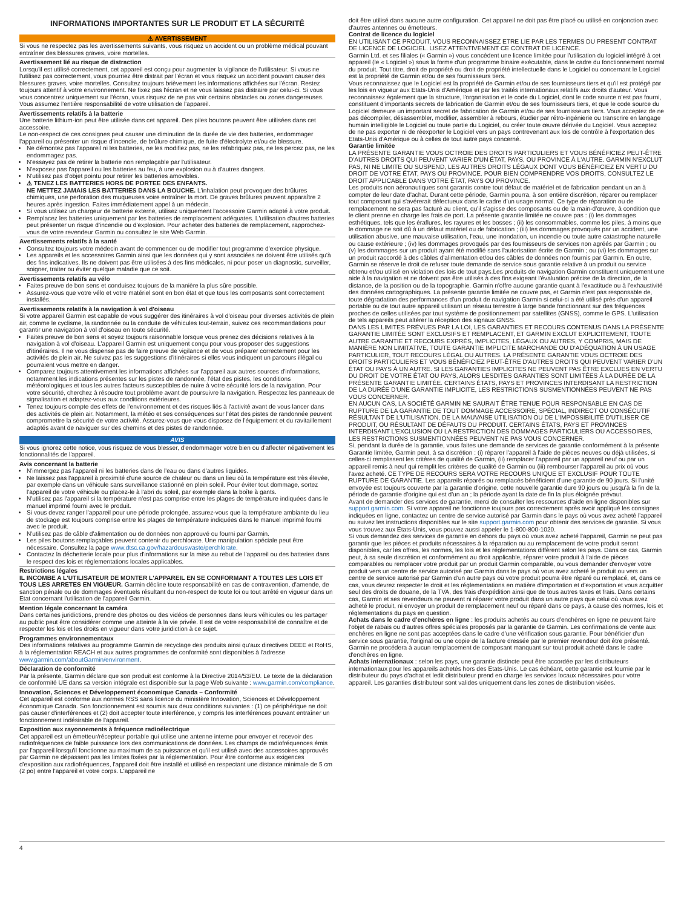INFORMATIONS IMPORTANTES SUR LE PRODUIT ET LA SÉCURITÉ
⚠ AVERTISSEMENT
Si vous ne respectez pas les avertissements suivants, vous risquez un accident ou un problème médical pouvant entraîner des blessures graves, voire mortelles.
Avertissement lié au risque de distraction
Lorsqu'il est utilisé correctement, cet appareil est conçu pour augmenter la vigilance de l'utilisateur. Si vous ne l'utilisez pas correctement, vous pourriez être distrait par l'écran et vous risquez un accident pouvant causer des blessures graves, voire mortelles. Consultez toujours brièvement les informations affichées sur l'écran. Restez toujours attentif à votre environnement. Ne fixez pas l'écran et ne vous laissez pas distraire par celui-ci. Si vous vous concentrez uniquement sur l'écran, vous risquez de ne pas voir certains obstacles ou zones dangereuses. Vous assumez l'entière responsabilité de votre utilisation de l'appareil.
Avertissements relatifs à la batterie
Une batterie lithium-ion peut être utilisée dans cet appareil. Des piles boutons peuvent être utilisées dans cet accessoire.
Le non-respect de ces consignes peut causer une diminution de la durée de vie des batteries, endommager l'appareil ou présenter un risque d'incendie, de brûlure chimique, de fuite d'électrolyte et/ou de blessure.
Ne démontez pas l'appareil ni les batteries, ne les modifiez pas, ne les refabriquez pas, ne les percez pas, ne les endommagez pas.
N'essayez pas de retirer la batterie non remplaçable par l'utilisateur.
N'exposez pas l'appareil ou les batteries au feu, à une explosion ou à d'autres dangers.
N'utilisez pas d'objet pointu pour retirer les batteries amovibles.
⚠ TENEZ LES BATTERIES HORS DE PORTEE DES ENFANTS.
NE METTEZ JAMAIS LES BATTERIES DANS LA BOUCHE. L'inhalation peut provoquer des brûlures chimiques, une perforation des muqueuses voire entraîner la mort. De graves brûlures peuvent apparaître 2 heures après ingestion. Faites immédiatement appel à un médecin.
Si vous utilisez un chargeur de batterie externe, utilisez uniquement l'accessoire Garmin adapté à votre produit.
Remplacez les batteries uniquement par les batteries de remplacement adéquates. L'utilisation d'autres batteries peut présenter un risque d'incendie ou d'explosion. Pour acheter des batteries de remplacement, rapprochez-vous de votre revendeur Garmin ou consultez le site Web Garmin.
Avertissements relatifs à la santé
Consultez toujours votre médecin avant de commencer ou de modifier tout programme d'exercice physique.
Les appareils et les accessoires Garmin ainsi que les données qui y sont associées ne doivent être utilisés qu'à des fins indicatives. Ils ne doivent pas être utilisées à des fins médicales, ni pour poser un diagnostic, surveiller, soigner, traiter ou éviter quelque maladie que ce soit.
Avertissements relatifs au vélo
Faites preuve de bon sens et conduisez toujours de la manière la plus sûre possible.
Assurez-vous que votre vélo et votre matériel sont en bon état et que tous les composants sont correctement installés.
Avertissements relatifs à la navigation à vol d'oiseau
Si votre appareil Garmin est capable de vous suggérer des itinéraires à vol d'oiseau pour diverses activités de plein air, comme le cyclisme, la randonnée ou la conduite de véhicules tout-terrain, suivez ces recommandations pour garantir une navigation à vol d'oiseau en toute sécurité.
Faites preuve de bon sens et soyez toujours raisonnable lorsque vous prenez des décisions relatives à la navigation à vol d'oiseau. L'appareil Garmin est uniquement conçu pour vous proposer des suggestions d'itinéraires. Il ne vous dispense pas de faire preuve de vigilance et de vous préparer correctement pour les activités de plein air. Ne suivez pas les suggestions d'itinéraires si elles vous indiquent un parcours illégal ou pourraient vous mettre en danger.
Comparez toujours attentivement les informations affichées sur l'appareil aux autres sources d'informations, notamment les indications présentes sur les pistes de randonnée, l'état des pistes, les conditions météorologiques et tous les autres facteurs susceptibles de nuire à votre sécurité lors de la navigation. Pour votre sécurité, cherchez à résoudre tout problème avant de poursuivre la navigation. Respectez les panneaux de signalisation et adaptez-vous aux conditions extérieures.
Tenez toujours compte des effets de l'environnement et des risques liés à l'activité avant de vous lancer dans des activités de plein air. Notamment, la météo et ses conséquences sur l'état des pistes de randonnée peuvent compromettre la sécurité de votre activité. Assurez-vous que vous disposez de l'équipement et du ravitaillement adaptés avant de naviguer sur des chemins et des pistes de randonnée.
AVIS
Si vous ignorez cette notice, vous risquez de vous blesser, d'endommager votre bien ou d'affecter négativement les fonctionnalités de l'appareil.
Avis concernant la batterie
N'immergez pas l'appareil ni les batteries dans de l'eau ou dans d'autres liquides.
Ne laissez pas l'appareil à proximité d'une source de chaleur ou dans un lieu où la température est très élevée, par exemple dans un véhicule sans surveillance stationné en plein soleil. Pour éviter tout dommage, sortez l'appareil de votre véhicule ou placez-le à l'abri du soleil, par exemple dans la boîte à gants.
N'utilisez pas l'appareil si la température n'est pas comprise entre les plages de température indiquées dans le manuel imprimé fourni avec le produit.
Si vous devez ranger l'appareil pour une période prolongée, assurez-vous que la température ambiante du lieu de stockage est toujours comprise entre les plages de température indiquées dans le manuel imprimé fourni avec le produit.
N'utilisez pas de câble d'alimentation ou de données non approuvé ou fourni par Garmin.
Les piles boutons remplaçables peuvent contenir du perchlorate. Une manipulation spéciale peut être nécessaire. Consultez la page www.dtsc.ca.gov/hazardouswaste/perchlorate.
Contactez la déchetterie locale pour plus d'informations sur la mise au rebut de l'appareil ou des batteries dans le respect des lois et réglementations locales applicables.
Restrictions légales
IL INCOMBE A L'UTILISATEUR DE MONTER L'APPAREIL EN SE CONFORMANT A TOUTES LES LOIS ET TOUS LES ARRETES EN VIGUEUR. Garmin décline toute responsabilité en cas de contravention, d'amende, de sanction pénale ou de dommages éventuels résultant du non-respect de toute loi ou tout arrêté en vigueur dans un Etat concernant l'utilisation de l'appareil Garmin.
Mention légale concernant la caméra
Dans certaines juridictions, prendre des photos ou des vidéos de personnes dans leurs véhicules ou les partager au public peut être considérer comme une atteinte à la vie privée. Il est de votre responsabilité de connaître et de respecter les lois et les droits en vigueur dans votre juridiction à ce sujet.
Programmes environnementaux
Des informations relatives au programme Garmin de recyclage des produits ainsi qu'aux directives DEEE et RoHS, à la réglementation REACH et aux autres programmes de conformité sont disponibles à l'adresse www.garmin.com/aboutGarmin/environment.
Déclaration de conformité
Par la présente, Garmin déclare que son produit est conforme à la Directive 2014/53/EU. Le texte de la déclaration de conformité UE dans sa version intégrale est disponible sur la page Web suivante : www.garmin.com/compliance.
Innovation, Sciences et Développement économique Canada – Conformité
Cet appareil est conforme aux normes RSS sans licence du ministère Innovation, Sciences et Développement économique Canada. Son fonctionnement est soumis aux deux conditions suivantes : (1) ce périphérique ne doit pas causer d'interférences et (2) doit accepter toute interférence, y compris les interférences pouvant entraîner un fonctionnement indésirable de l'appareil.
Exposition aux rayonnements à fréquence radioélectrique
Cet appareil est un émetteur/récepteur portable qui utilise une antenne interne pour envoyer et recevoir des radiofréquences de faible puissance lors des communications de données. Les champs de radiofréquences émis par l'appareil lorsqu'il fonctionne au maximum de sa puissance et qu'il est utilisé avec des accessoires approuvés par Garmin ne dépassent pas les limites fixées par la réglementation. Pour être conforme aux exigences d'exposition aux radiofréquences, l'appareil doit être installé et utilisé en respectant une distance minimale de 5 cm (2 po) entre l'appareil et votre corps. L'appareil ne
doit être utilisé dans aucune autre configuration. Cet appareil ne doit pas être placé ou utilisé en conjonction avec d'autres antennes ou émetteurs.
Contrat de licence du logiciel
EN UTILISANT CE PRODUIT, VOUS RECONNAISSEZ ETRE LIE PAR LES TERMES DU PRESENT CONTRAT DE LICENCE DE LOGICIEL. LISEZ ATTENTIVEMENT CE CONTRAT DE LICENCE.
Garmin Ltd. et ses filiales (« Garmin ») vous concèdent une licence limitée pour l'utilisation du logiciel intégré à cet appareil (le « Logiciel ») sous la forme d'un programme binaire exécutable, dans le cadre du fonctionnement normal du produit. Tout titre, droit de propriété ou droit de propriété intellectuelle dans le Logiciel ou concernant le Logiciel est la propriété de Garmin et/ou de ses fournisseurs tiers.
Vous reconnaissez que le Logiciel est la propriété de Garmin et/ou de ses fournisseurs tiers et qu'il est protégé par les lois en vigueur aux Etats-Unis d'Amérique et par les traités internationaux relatifs aux droits d'auteur. Vous reconnaissez également que la structure, l'organisation et le code du Logiciel, dont le code source n'est pas fourni, constituent d'importants secrets de fabrication de Garmin et/ou de ses fournisseurs tiers, et que le code source du Logiciel demeure un important secret de fabrication de Garmin et/ou de ses fournisseurs tiers. Vous acceptez de ne pas décompiler, désassembler, modifier, assembler à rebours, étudier par rétro-ingénierie ou transcrire en langage humain intelligible le Logiciel ou toute partie du Logiciel, ou créer toute œuvre dérivée du Logiciel. Vous acceptez de ne pas exporter ni de réexporter le Logiciel vers un pays contrevenant aux lois de contrôle à l'exportation des Etats-Unis d'Amérique ou à celles de tout autre pays concerné.
Garantie limitée
LA PRÉSENTE GARANTIE VOUS OCTROIE DES DROITS PARTICULIERS ET VOUS BÉNÉFICIEZ PEUT-ÊTRE D'AUTRES DROITS QUI PEUVENT VARIER D'UN ÉTAT, PAYS, OU PROVINCE À L'AUTRE. GARMIN N'EXCLUT PAS, NI NE LIMITE OU SUSPEND, LES AUTRES DROITS LÉGAUX DONT VOUS BÉNÉFICIEZ EN VERTU DU DROIT DE VOTRE ÉTAT, PAYS OU PROVINCE. POUR BIEN COMPRENDRE VOS DROITS, CONSULTEZ LE DROIT APPLICABLE DANS VOTRE ÉTAT, PAYS OU PROVINCE.
Les produits non aéronautiques sont garantis contre tout défaut de matériel et de fabrication pendant un an à compter de leur date d'achat. Durant cette période, Garmin pourra, à son entière discrétion, réparer ou remplacer tout composant qui s'avérerait défectueux dans le cadre d'un usage normal. Ce type de réparation ou de remplacement ne sera pas facturé au client, qu'il s'agisse des composants ou de la main-d'œuvre, à condition que le client prenne en charge les frais de port. La présente garantie limitée ne couvre pas : (i) les dommages esthétiques, tels que les éraflures, les rayures et les bosses ; (ii) les consommables, comme les piles, à moins que le dommage ne soit dû à un défaut matériel ou de fabrication ; (iii) les dommages provoqués par un accident, une utilisation abusive, une mauvaise utilisation, l'eau, une inondation, un incendie ou toute autre catastrophe naturelle ou cause extérieure ; (iv) les dommages provoqués par des fournisseurs de services non agréés par Garmin ; ou (v) les dommages sur un produit ayant été modifié sans l'autorisation écrite de Garmin ; ou (vi) les dommages sur un produit raccordé à des câbles d'alimentation et/ou des câbles de données non fournis par Garmin. En outre, Garmin se réserve le droit de refuser toute demande de service sous garantie relative à un produit ou service obtenu et/ou utilisé en violation des lois de tout pays.Les produits de navigation Garmin constituent uniquement une aide à la navigation et ne doivent pas être utilisés à des fins exigeant l'évaluation précise de la direction, de la distance, de la position ou de la topographie. Garmin n'offre aucune garantie quant à l'exactitude ou à l'exhaustivité des données cartographiques. La présente garantie limitée ne couvre pas, et Garmin n'est pas responsable de, toute dégradation des performances d'un produit de navigation Garmin si celui-ci a été utilisé près d'un appareil portable ou de tout autre appareil utilisant un réseau terrestre à large bande fonctionnant sur des fréquences proches de celles utilisées par tout système de positionnement par satellites (GNSS), comme le GPS. L'utilisation de tels appareils peut altérer la réception des signaux GNSS.
DANS LES LIMITES PRÉVUES PAR LA LOI, LES GARANTIES ET RECOURS CONTENUS DANS LA PRÉSENTE GARANTIE LIMITÉE SONT EXCLUSIFS ET REMPLACENT, ET GARMIN EXCLUT EXPLICITEMENT, TOUTE AUTRE GARANTIE ET RECOURS EXPRÈS, IMPLICITES, LÉGAUX OU AUTRES, Y COMPRIS, MAIS DE MANIÈRE NON LIMITATIVE, TOUTE GARANTIE IMPLICITE MARCHANDE OU D'ADÉQUATION À UN USAGE PARTICULIER, TOUT RECOURS LÉGAL OU AUTRES. LA PRÉSENTE GARANTIE VOUS OCTROIE DES DROITS PARTICULIERS ET VOUS BÉNÉFICIEZ PEUT-ÊTRE D'AUTRES DROITS QUI PEUVENT VARIER D'UN ÉTAT OU PAYS À UN AUTRE. SI LES GARANTIES IMPLICITES NE PEUVENT PAS ÊTRE EXCLUES EN VERTU DU DROIT DE VOTRE ÉTAT OU PAYS, ALORS LESDITES GARANTIES SONT LIMITÉES À LA DURÉE DE LA PRÉSENTE GARANTIE LIMITÉE. CERTAINS ÉTATS, PAYS ET PROVINCES INTERDISANT LA RESTRICTION DE LA DURÉE D'UNE GARANTIE IMPLICITE, LES RESTRICTIONS SUSMENTIONNÉES PEUVENT NE PAS VOUS CONCERNER.
EN AUCUN CAS, LA SOCIÉTÉ GARMIN NE SAURAIT ÊTRE TENUE POUR RESPONSABLE EN CAS DE RUPTURE DE LA GARANTIE DE TOUT DOMMAGE ACCESSOIRE, SPÉCIAL, INDIRECT OU CONSÉCUTIF RÉSULTANT DE L'UTILISATION, DE LA MAUVAISE UTILISATION OU DE L'IMPOSSIBILITÉ D'UTILISER CE PRODUIT, OU RÉSULTANT DE DÉFAUTS DU PRODUIT. CERTAINS ÉTATS, PAYS ET PROVINCES INTERDISANT L'EXCLUSION OU LA RESTRICTION DES DOMMAGES PARTICULIERS OU ACCESSOIRES, LES RESTRICTIONS SUSMENTIONNÉES PEUVENT NE PAS VOUS CONCERNER.
Si, pendant la durée de la garantie, vous faites une demande de services de garantie conformément à la présente Garantie limitée, Garmin peut, à sa discrétion : (i) réparer l'appareil à l'aide de pièces neuves ou déjà utilisées, si celles-ci remplissent les critères de qualité de Garmin, (ii) remplacer l'appareil par un appareil neuf ou par un appareil remis à neuf qui remplit les critères de qualité de Garmin ou (iii) rembourser l'appareil au prix où vous l'avez acheté. CE TYPE DE RECOURS SERA VOTRE RECOURS UNIQUE ET EXCLUSIF POUR TOUTE RUPTURE DE GARANTIE. Les appareils réparés ou remplacés bénéficient d'une garantie de 90 jours. Si l'unité envoyée est toujours couverte par la garantie d'origine, cette nouvelle garantie dure 90 jours ou jusqu'à la fin de la période de garantie d'origine qui est d'un an ; la période ayant la date de fin la plus éloignée prévaut.
Avant de demander des services de garantie, merci de consulter les ressources d'aide en ligne disponibles sur support.garmin.com. Si votre appareil ne fonctionne toujours pas correctement après avoir appliqué les consignes indiquées en ligne, contactez un centre de service autorisé par Garmin dans le pays où vous avez acheté l'appareil ou suivez les instructions disponibles sur le site support.garmin.com pour obtenir des services de garantie. Si vous vous trouvez aux États-Unis, vous pouvez aussi appeler le 1-800-800-1020.
Si vous demandez des services de garantie en dehors du pays où vous avez acheté l'appareil, Garmin ne peut pas garantir que les pièces et produits nécessaires à la réparation ou au remplacement de votre produit seront disponibles, car les offres, les normes, les lois et les réglementations diffèrent selon les pays. Dans ce cas, Garmin peut, à sa seule discrétion et conformément au droit applicable, réparer votre produit à l'aide de pièces comparables ou remplacer votre produit par un produit Garmin comparable, ou vous demander d'envoyer votre produit vers un centre de service autorisé par Garmin dans le pays où vous avez acheté le produit ou vers un centre de service autorisé par Garmin d'un autre pays où votre produit pourra être réparé ou remplacé, et, dans ce cas, vous devrez respecter le droit et les réglementations en matière d'importation et d'exportation et vous acquitter seul des droits de douane, de la TVA, des frais d'expédition ainsi que de tous autres taxes et frais. Dans certains cas, Garmin et ses revendeurs ne peuvent ni réparer votre produit dans un autre pays que celui où vous avez acheté le produit, ni envoyer un produit de remplacement neuf ou réparé dans ce pays, à cause des normes, lois et réglementations du pays en question.
Achats dans le cadre d'enchères en ligne : les produits achetés au cours d'enchères en ligne ne peuvent faire l'objet de rabais ou d'autres offres spéciales proposés par la garantie de Garmin. Les confirmations de vente aux enchères en ligne ne sont pas acceptées dans le cadre d'une vérification sous garantie. Pour bénéficier d'un service sous garantie, l'original ou une copie de la facture dressée par le premier revendeur doit être présenté. Garmin ne procédera à aucun remplacement de composant manquant sur tout produit acheté dans le cadre d'enchères en ligne.
Achats internationaux : selon les pays, une garantie distincte peut être accordée par les distributeurs internationaux pour les appareils achetés hors des Etats-Unis. Le cas échéant, cette garantie est fournie par le distributeur du pays d'achat et ledit distributeur prend en charge les services locaux nécessaires pour votre appareil. Les garanties distributeur sont valides uniquement dans les zones de distribution visées.
4